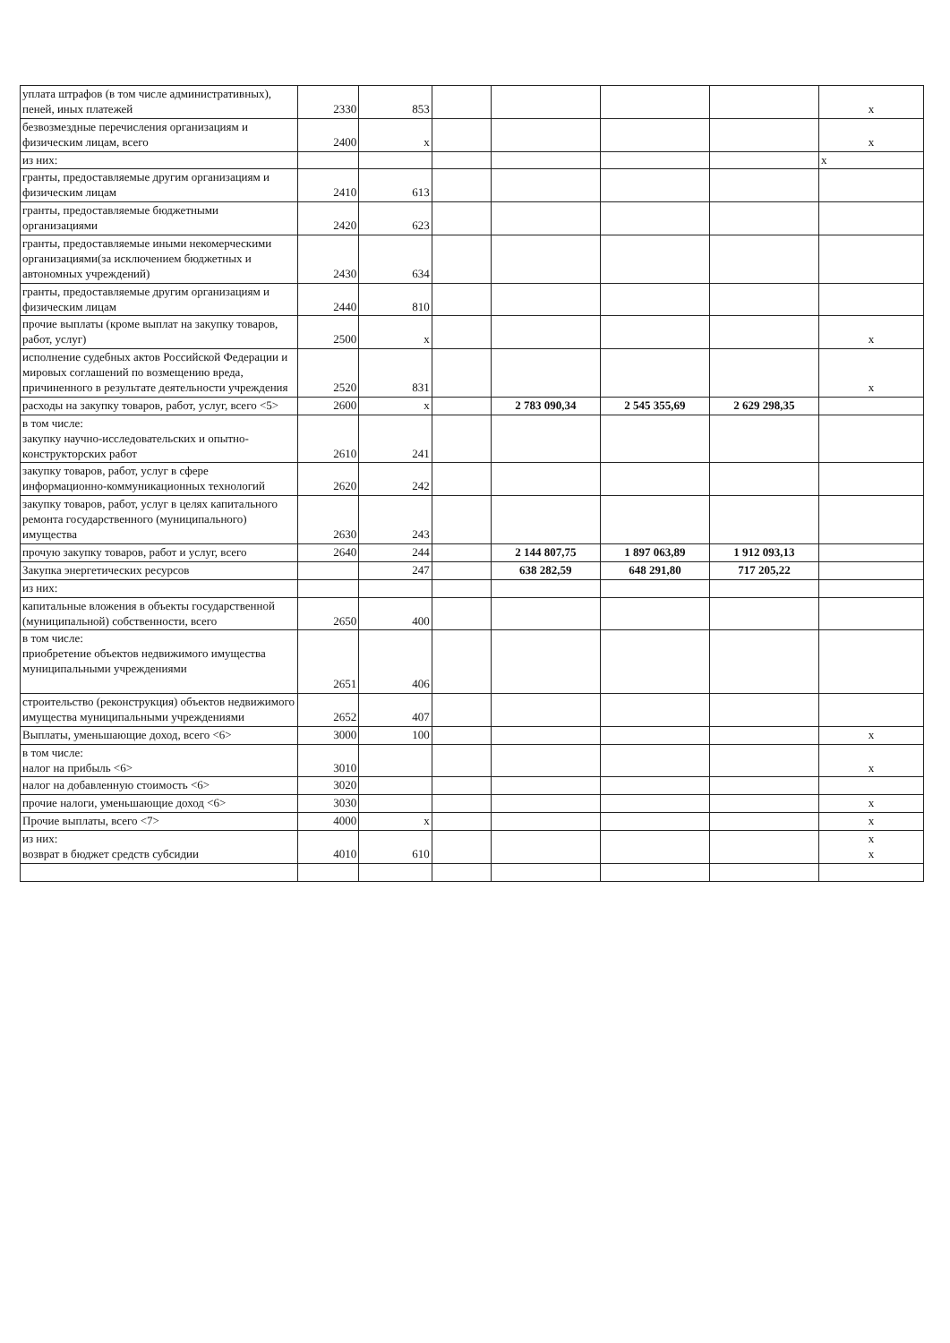| уплата штрафов (в том числе административных), пеней, иных платежей | 2330 | 853 | | | | | х |
| безвозмездные перечисления организациям и физическим лицам, всего | 2400 | х | | | | | х |
| из них: | | | | | | | х |
| гранты, предоставляемые другим организациям и физическим лицам | 2410 | 613 | | | | | |
| гранты, предоставляемые бюджетными организациями | 2420 | 623 | | | | | |
| гранты, предоставляемые иными некомерческими организациями(за исключением бюджетных и автономных учреждений) | 2430 | 634 | | | | | |
| гранты, предоставляемые другим организациям и физическим лицам | 2440 | 810 | | | | | |
| прочие выплаты (кроме выплат на закупку товаров, работ, услуг) | 2500 | х | | | | | х |
| исполнение судебных актов Российской Федерации и мировых соглашений по возмещению вреда, причиненного в результате деятельности учреждения | 2520 | 831 | | | | | х |
| расходы на закупку товаров, работ, услуг, всего <5> | 2600 | х | | 2 783 090,34 | 2 545 355,69 | 2 629 298,35 | |
| в том числе: закупку научно-исследовательских и опытно-конструкторских работ | 2610 | 241 | | | | | |
| закупку товаров, работ, услуг в сфере информационно-коммуникационных технологий | 2620 | 242 | | | | | |
| закупку товаров, работ, услуг в целях капитального ремонта государственного (муниципального) имущества | 2630 | 243 | | | | | |
| прочую закупку товаров, работ и услуг, всего | 2640 | 244 | | 2 144 807,75 | 1 897 063,89 | 1 912 093,13 | |
| Закупка энергетических ресурсов | | 247 | | 638 282,59 | 648 291,80 | 717 205,22 | |
| из них: | | | | | | | |
| капитальные вложения в объекты государственной (муниципальной) собственности, всего | 2650 | 400 | | | | | |
| в том числе: приобретение объектов недвижимого имущества муниципальными учреждениями | 2651 | 406 | | | | | |
| строительство (реконструкция) объектов недвижимого имущества муниципальными учреждениями | 2652 | 407 | | | | | |
| Выплаты, уменьшающие доход, всего <6> | 3000 | 100 | | | | | х |
| в том числе: налог на прибыль <6> | 3010 | | | | | | х |
| налог на добавленную стоимость <6> | 3020 | | | | | | |
| прочие налоги, уменьшающие доход <6> | 3030 | | | | | | х |
| Прочие выплаты, всего <7> | 4000 | х | | | | | х |
| из них: возврат в бюджет средств субсидии | 4010 | 610 | | | | | х х |